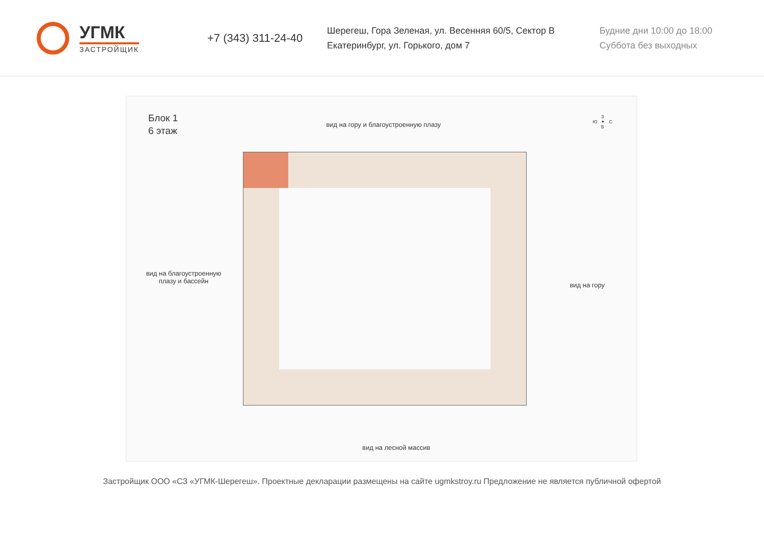УГМК
ЗАСТРОЙЩИК
+7 (343) 311-24-40
Шерегеш, Гора Зеленая, ул. Весенняя 60/5, Сектор В
Екатеринбург, ул. Горького, дом 7
Будние дни 10:00 до 18:00
Суббота без выходных
Блок 1
6 этаж
вид на гору и благоустроенную плазу
вид на благоустроенную плазу и бассейн
вид на гору
З
Ю ✦ С
В
вид на лесной массив
Застройщик ООО «СЗ «УГМК-Шерегеш». Проектные декларации размещены на сайте ugmkstroy.ru Предложение не является публичной офертой